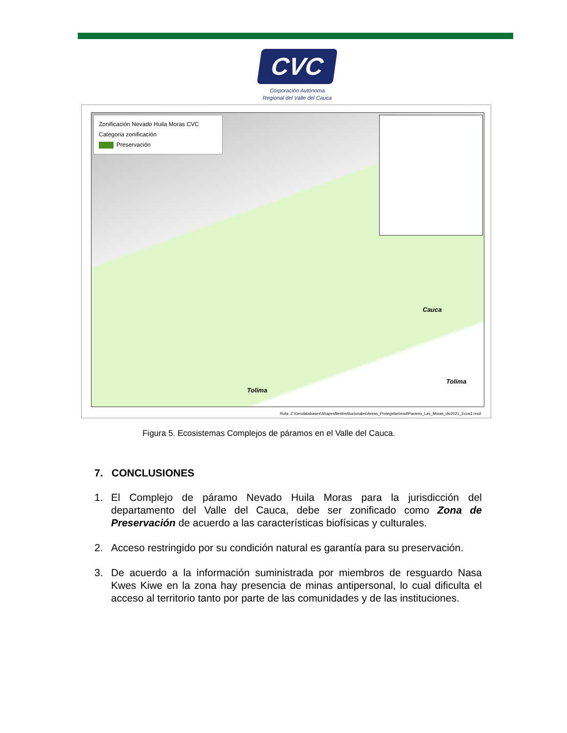CVC
Corporación Autónoma
Regional del Valle del Cauca
Zonificación Nevado Huila Moras CVC
Categoria zonificación
Preservación
Cauca
Tolima
Tolima
Ruta: Z:\Geodatabases\ShapesfilesInstitucionales\Areas_Protegidas\mxd\Paramo_Las_Moras_dic2021_Ecos1.mxd
Figura 5. Ecosistemas Complejos de páramos en el Valle del Cauca.
7. CONCLUSIONES
1. El Complejo de páramo Nevado Huila Moras para la jurisdicción del departamento del Valle del Cauca, debe ser zonificado como Zona de Preservación de acuerdo a las características biofísicas y culturales.
2. Acceso restringido por su condición natural es garantía para su preservación.
3. De acuerdo a la información suministrada por miembros de resguardo Nasa Kwes Kiwe en la zona hay presencia de minas antipersonal, lo cual dificulta el acceso al territorio tanto por parte de las comunidades y de las instituciones.